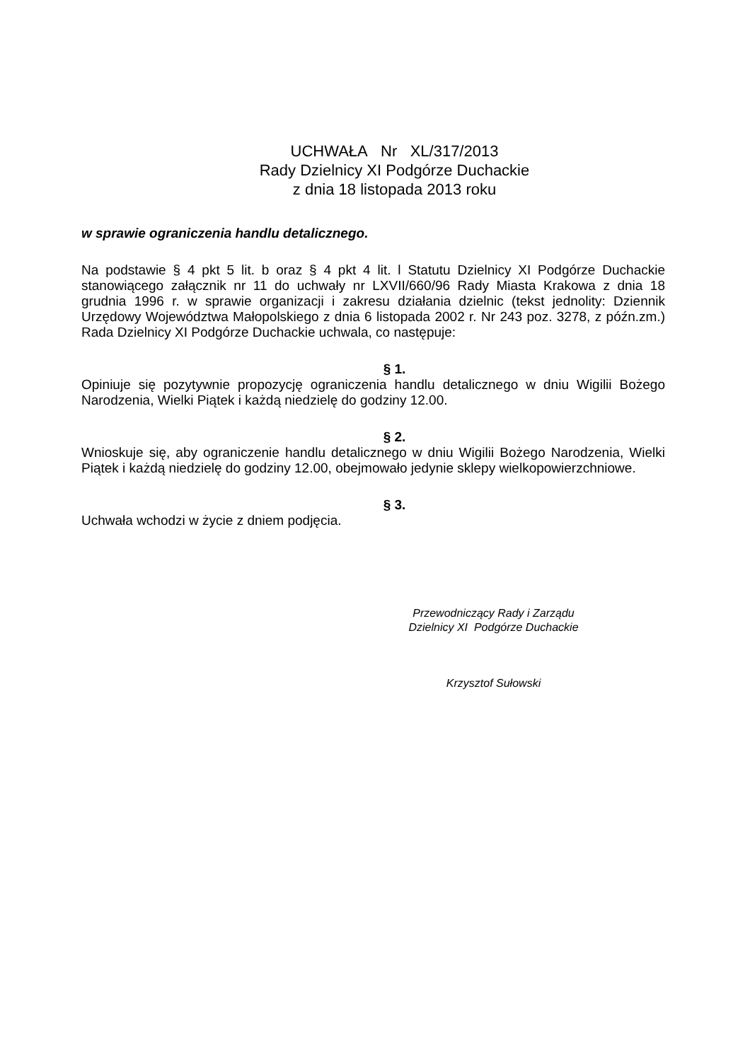UCHWAŁA Nr XL/317/2013
Rady Dzielnicy XI Podgórze Duchackie
z dnia 18 listopada 2013 roku
w sprawie ograniczenia handlu detalicznego.
Na podstawie § 4 pkt 5 lit. b oraz § 4 pkt 4 lit. l Statutu Dzielnicy XI Podgórze Duchackie stanowiącego załącznik nr 11 do uchwały nr LXVII/660/96 Rady Miasta Krakowa z dnia 18 grudnia 1996 r. w sprawie organizacji i zakresu działania dzielnic (tekst jednolity: Dziennik Urzędowy Województwa Małopolskiego z dnia 6 listopada 2002 r. Nr 243 poz. 3278, z późn.zm.) Rada Dzielnicy XI Podgórze Duchackie uchwala, co następuje:
§ 1.
Opiniuje się pozytywnie propozycję ograniczenia handlu detalicznego w dniu Wigilii Bożego Narodzenia, Wielki Piątek i każdą niedzielę do godziny 12.00.
§ 2.
Wnioskuje się, aby ograniczenie handlu detalicznego w dniu Wigilii Bożego Narodzenia, Wielki Piątek i każdą niedzielę do godziny 12.00, obejmowało jedynie sklepy wielkopowierzchniowe.
§ 3.
Uchwała wchodzi w życie z dniem podjęcia.
Przewodniczący Rady i Zarządu
Dzielnicy XI Podgórze Duchackie
Krzysztof Sułowski